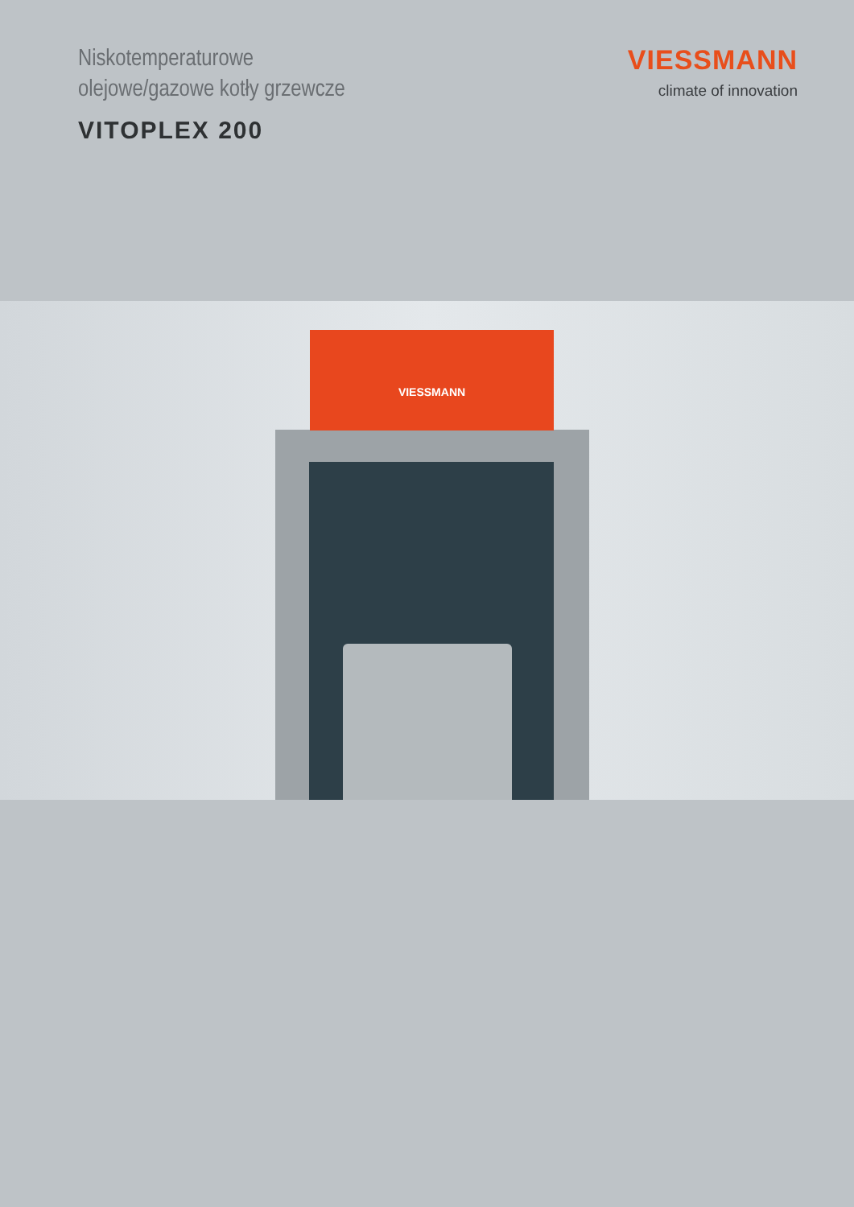Niskotemperaturowe
olejowe/gazowe kotły grzewcze
VITOPLEX 200
VIESSMANN
climate of innovation
VIESSMANN